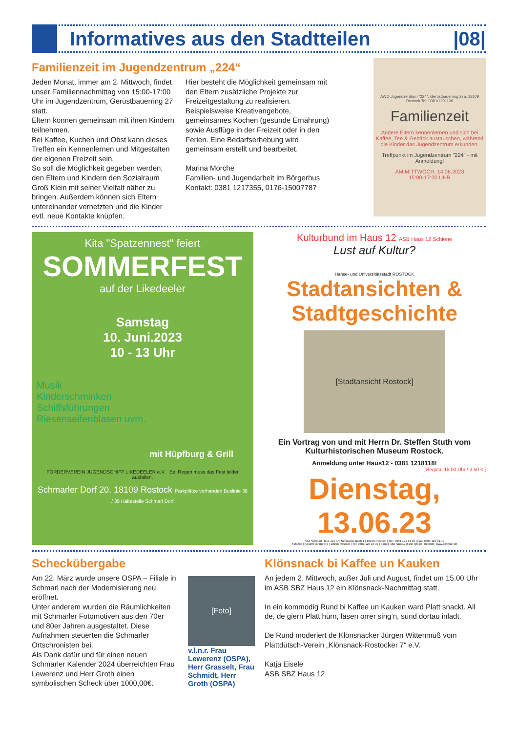Informatives aus den Stadtteilen
|08|
Familienzeit im Jugendzentrum „224“
Jeden Monat, immer am 2. Mittwoch, findet unser Familiennachmittag von 15:00-17:00 Uhr im Jugendzentrum, Gerüstbauerring 27 statt.
Eltern können gemeinsam mit ihren Kindern teilnehmen.
Bei Kaffee, Kuchen und Obst kann dieses Treffen ein Kennenlernen und Mitgestalten der eigenen Freizeit sein.
So soll die Möglichkeit gegeben werden, den Eltern und Kindern den Sozialraum Groß Klein mit seiner Vielfalt näher zu bringen. Außerdem können sich Eltern untereinander vernetzten und die Kinder evtl. neue Kontakte knüpfen.
Hier besteht die Möglichkeit gemeinsam mit den Eltern zusätzliche Projekte zur Freizeitgestaltung zu realisieren. Beispielsweise Kreativangebote, gemeinsames Kochen (gesunde Ernährung) sowie Ausflüge in der Freizeit oder in den Ferien. Eine Bedarfserhebung wird gemeinsam erstellt und bearbeitet.
Marina Morche
Familien- und Jugendarbeit im Börgerhus
Kontakt: 0381 1217355, 0176-15007787
AWO Jugendzentrum "224", Gerüstbauerring 27a, 18109 Rostock Tel: 0381/1201136
Familienzeit
Andere Eltern kennenlernen und sich bei Kaffee, Tee & Gebäck austauschen, während die Kinder das Jugendzentrum erkunden.
Treffpunkt im Jugendzentrum "224" - mit Anmeldung!
AM MITTWOCH, 14.06.2023
15:00-17:00 UHR
Kita "Spatzennest" feiert
SOMMERFEST
auf der Likedeeler
Samstag
10. Juni.2023
10 - 13 Uhr
Musik
Kinderschminken
Schiffsführungen
Riesenseifenblasen uvm.
mit Hüpfburg & Grill
FÖRDERVEREIN JUGENDSCHIFF LIKEDEELER e.V. Bei Regen muss das Fest leider ausfallen.
Schmarler Dorf 20, 18109 Rostock Parkplätze vorhanden Buslinie 38 / 35 Haltestelle Schmarl Dorf
Kulturbund im Haus 12 ASB Haus 12 Schiene
Lust auf Kultur?
Hanse- und Universitätsstadt ROSTOCK
Stadtansichten & Stadtgeschichte
[Stadtansicht Rostock]
Ein Vortrag von und mit Herrn Dr. Steffen Stuth vom Kulturhistorischen Museum Rostock.
Anmeldung unter Haus12 - 0381 1218118!
[ Beginn: 18.00 Uhr / 2.50 € ]
Dienstag, 13.06.23
SBZ Schmarl Haus 12 | Am Schmarler Bach 1 | 18106 Rostock | Tel.: 0381 121 81 18 | Fax: 0381 121 81 19
Schiene | Kolumbusring 57a | 18106 Rostock | Tel: 0381 120 15 39 | e-mail: sbz-haus12@asb-kjh.de | Internet: www.schmarl.de
Scheckübergabe
Am 22. März wurde unsere OSPA – Filiale in Schmarl nach der Modernisierung neu eröffnet.
Unter anderem wurden die Räumlichkeiten mit Schmarler Fotomotiven aus den 70er und 80er Jahren ausgestaltet. Diese Aufnahmen steuerten die Schmarler Ortschronisten bei.
Als Dank dafür und für einen neuen Schmarler Kalender 2024 überreichten Frau Lewerenz und Herr Groth einen symbolischen Scheck über 1000,00€.
[Foto]
v.l.n.r. Frau Lewerenz (OSPA), Herr Grasselt, Frau Schmidt, Herr Groth (OSPA)
Klönsnack bi Kaffee un Kauken
An jedem 2. Mittwoch, außer Juli und August, findet um 15.00 Uhr im ASB SBZ Haus 12 ein Klönsnack-Nachmittag statt.
In ein kommodig Rund bi Kaffee un Kauken ward Platt snackt. All de, de giern Platt hürn, läsen orrer sing’n, sünd dortau inladt.
De Rund moderiert de Klönsnacker Jürgen Wittenmüß vom Plattdütsch-Verein „Klönsnack-Rostocker 7“ e.V.
Katja Eisele
ASB SBZ Haus 12